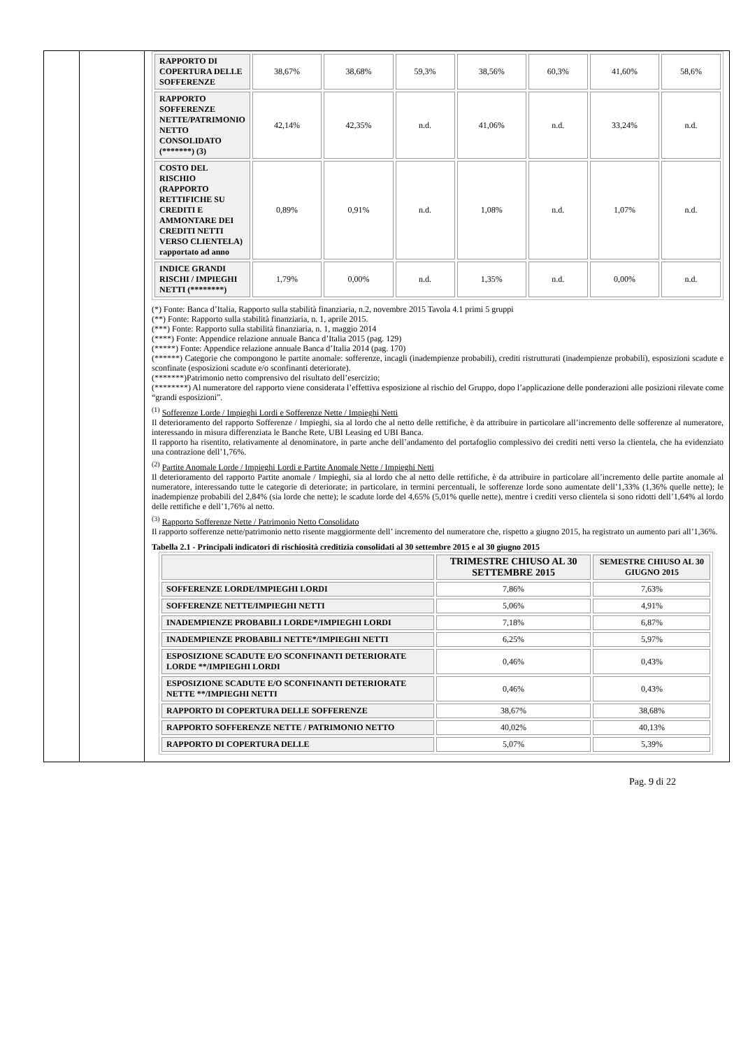| RAPPORTO DI COPERTURA DELLE SOFFERENZE | 38,67% | 38,68% | 59,3% | 38,56% | 60,3% | 41,60% | 58,6% |
| RAPPORTO SOFFERENZE NETTE/PATRIMONIO NETTO CONSOLIDATO (*******) (3) | 42,14% | 42,35% | n.d. | 41,06% | n.d. | 33,24% | n.d. |
| COSTO DEL RISCHIO (RAPPORTO RETTIFICHE SU CREDITI E AMMONTARE DEI CREDITI NETTI VERSO CLIENTELA) rapportato ad anno | 0,89% | 0,91% | n.d. | 1,08% | n.d. | 1,07% | n.d. |
| INDICE GRANDI RISCHI / IMPIEGHI NETTI (********) | 1,79% | 0,00% | n.d. | 1,35% | n.d. | 0,00% | n.d. |
(*) Fonte: Banca d’Italia, Rapporto sulla stabilità finanziaria, n.2, novembre 2015 Tavola 4.1 primi 5 gruppi
(**) Fonte: Rapporto sulla stabilità finanziaria, n. 1, aprile 2015.
(***) Fonte: Rapporto sulla stabilità finanziaria, n. 1, maggio 2014
(****) Fonte: Appendice relazione annuale Banca d’Italia 2015 (pag. 129)
(*****) Fonte: Appendice relazione annuale Banca d’Italia 2014 (pag. 170)
(******) Categorie che compongono le partite anomale: sofferenze, incagli (inadempienze probabili), crediti ristrutturati (inadempienze probabili), esposizioni scadute e sconfinate (esposizioni scadute e/o sconfinanti deteriorate).
(*******)Patrimonio netto comprensivo del risultato dell’esercizio;
(********) Al numeratore del rapporto viene considerata l’effettiva esposizione al rischio del Gruppo, dopo l’applicazione delle ponderazioni alle posizioni rilevate come “grandi esposizioni”.
<sup>(1)</sup> Sofferenze Lorde / Impieghi Lordi e Sofferenze Nette / Impieghi Netti
Il deterioramento del rapporto Sofferenze / Impieghi, sia al lordo che al netto delle rettifiche, è da attribuire in particolare all’incremento delle sofferenze al numeratore, interessando in misura differenziata le Banche Rete, UBI Leasing ed UBI Banca.
Il rapporto ha risentito, relativamente al denominatore, in parte anche dell’andamento del portafoglio complessivo dei crediti netti verso la clientela, che ha evidenziato una contrazione dell’1,76%.
<sup>(2)</sup> Partite Anomale Lorde / Impieghi Lordi e Partite Anomale Nette / Impieghi Netti
Il deterioramento del rapporto Partite anomale / Impieghi, sia al lordo che al netto delle rettifiche, è da attribuire in particolare all’incremento delle partite anomale al numeratore, interessando tutte le categorie di deteriorate; in particolare, in termini percentuali, le sofferenze lorde sono aumentate dell’1,33% (1,36% quelle nette); le inadempienze probabili del 2,84% (sia lorde che nette); le scadute lorde del 4,65% (5,01% quelle nette), mentre i crediti verso clientela si sono ridotti dell’1,64% al lordo delle rettifiche e dell’1,76% al netto.
<sup>(3)</sup> Rapporto Sofferenze Nette / Patrimonio Netto Consolidato
Il rapporto sofferenze nette/patrimonio netto risente maggiormente dell’ incremento del numeratore che, rispetto a giugno 2015, ha registrato un aumento pari all’1,36%.
Tabella 2.1 - Principali indicatori di rischiosità creditizia consolidati al 30 settembre 2015 e al 30 giugno 2015
| | TRIMESTRE CHIUSO AL 30 SETTEMBRE 2015 | SEMESTRE CHIUSO AL 30 GIUGNO 2015 |
| SOFFERENZE LORDE/IMPIEGHI LORDI | 7,86% | 7,63% |
| SOFFERENZE NETTE/IMPIEGHI NETTI | 5,06% | 4,91% |
| INADEMPIENZE PROBABILI LORDE*/IMPIEGHI LORDI | 7,18% | 6,87% |
| INADEMPIENZE PROBABILI NETTE*/IMPIEGHI NETTI | 6,25% | 5,97% |
| ESPOSIZIONE SCADUTE E/O SCONFINANTI DETERIORATE LORDE **/IMPIEGHI LORDI | 0,46% | 0,43% |
| ESPOSIZIONE SCADUTE E/O SCONFINANTI DETERIORATE NETTE **/IMPIEGHI NETTI | 0,46% | 0,43% |
| RAPPORTO DI COPERTURA DELLE SOFFERENZE | 38,67% | 38,68% |
| RAPPORTO SOFFERENZE NETTE / PATRIMONIO NETTO | 40,02% | 40,13% |
| RAPPORTO DI COPERTURA DELLE | 5,07% | 5,39% |
Pag. 9 di 22